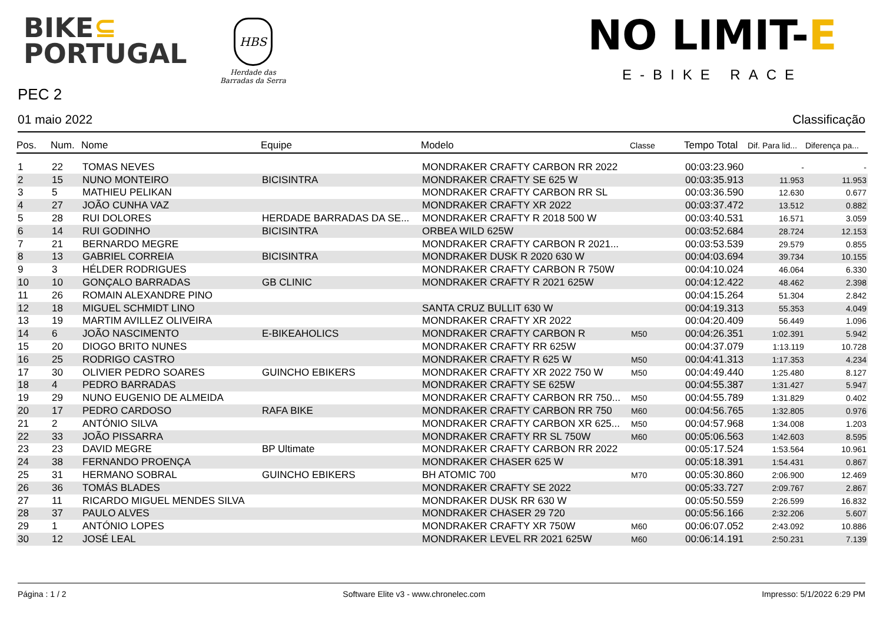BIKE⊆
PORTUGAL
HBS
Herdade das
Barradas da Serra
NO LIMIT-E
E-BIKE RACE
PEC 2
01 maio 2022 Classificação
| Pos. | Num. | Nome | Equipe | Modelo | Classe | Tempo Total | Dif. Para lid... | Diferença pa... |
| --- | --- | --- | --- | --- | --- | --- | --- | --- |
| 1 | 22 | TOMAS NEVES | | MONDRAKER CRAFTY CARBON RR 2022 | | 00:03:23.960 | - | - |
| 2 | 15 | NUNO MONTEIRO | BICISINTRA | MONDRAKER CRAFTY SE 625 W | | 00:03:35.913 | 11.953 | 11.953 |
| 3 | 5 | MATHIEU PELIKAN | | MONDRAKER CRAFTY CARBON RR SL | | 00:03:36.590 | 12.630 | 0.677 |
| 4 | 27 | JOÃO CUNHA VAZ | | MONDRAKER CRAFTY XR 2022 | | 00:03:37.472 | 13.512 | 0.882 |
| 5 | 28 | RUI DOLORES | HERDADE BARRADAS DA SE... | MONDRAKER CRAFTY R 2018 500 W | | 00:03:40.531 | 16.571 | 3.059 |
| 6 | 14 | RUI GODINHO | BICISINTRA | ORBEA WILD 625W | | 00:03:52.684 | 28.724 | 12.153 |
| 7 | 21 | BERNARDO MEGRE | | MONDRAKER CRAFTY CARBON R 2021... | | 00:03:53.539 | 29.579 | 0.855 |
| 8 | 13 | GABRIEL CORREIA | BICISINTRA | MONDRAKER DUSK R 2020 630 W | | 00:04:03.694 | 39.734 | 10.155 |
| 9 | 3 | HÉLDER RODRIGUES | | MONDRAKER CRAFTY CARBON R 750W | | 00:04:10.024 | 46.064 | 6.330 |
| 10 | 10 | GONÇALO BARRADAS | GB CLINIC | MONDRAKER CRAFTY R 2021 625W | | 00:04:12.422 | 48.462 | 2.398 |
| 11 | 26 | ROMAIN ALEXANDRE PINO | | | | 00:04:15.264 | 51.304 | 2.842 |
| 12 | 18 | MIGUEL SCHMIDT LINO | | SANTA CRUZ BULLIT 630 W | | 00:04:19.313 | 55.353 | 4.049 |
| 13 | 19 | MARTIM AVILLEZ OLIVEIRA | | MONDRAKER CRAFTY XR 2022 | | 00:04:20.409 | 56.449 | 1.096 |
| 14 | 6 | JOÃO NASCIMENTO | E-BIKEAHOLICS | MONDRAKER CRAFTY CARBON R | M50 | 00:04:26.351 | 1:02.391 | 5.942 |
| 15 | 20 | DIOGO BRITO NUNES | | MONDRAKER CRAFTY RR 625W | | 00:04:37.079 | 1:13.119 | 10.728 |
| 16 | 25 | RODRIGO CASTRO | | MONDRAKER CRAFTY R 625 W | M50 | 00:04:41.313 | 1:17.353 | 4.234 |
| 17 | 30 | OLIVIER PEDRO SOARES | GUINCHO EBIKERS | MONDRAKER CRAFTY XR 2022 750 W | M50 | 00:04:49.440 | 1:25.480 | 8.127 |
| 18 | 4 | PEDRO BARRADAS | | MONDRAKER CRAFTY SE 625W | | 00:04:55.387 | 1:31.427 | 5.947 |
| 19 | 29 | NUNO EUGENIO DE ALMEIDA | | MONDRAKER CRAFTY CARBON RR 750... | M50 | 00:04:55.789 | 1:31.829 | 0.402 |
| 20 | 17 | PEDRO CARDOSO | RAFA BIKE | MONDRAKER CRAFTY CARBON RR 750 | M60 | 00:04:56.765 | 1:32.805 | 0.976 |
| 21 | 2 | ANTÓNIO SILVA | | MONDRAKER CRAFTY CARBON XR 625... | M50 | 00:04:57.968 | 1:34.008 | 1.203 |
| 22 | 33 | JOÃO PISSARRA | | MONDRAKER CRAFTY RR SL 750W | M60 | 00:05:06.563 | 1:42.603 | 8.595 |
| 23 | 23 | DAVID MEGRE | BP Ultimate | MONDRAKER CRAFTY CARBON RR 2022 | | 00:05:17.524 | 1:53.564 | 10.961 |
| 24 | 38 | FERNANDO PROENÇA | | MONDRAKER CHASER 625 W | | 00:05:18.391 | 1:54.431 | 0.867 |
| 25 | 31 | HERMANO SOBRAL | GUINCHO EBIKERS | BH ATOMIC 700 | M70 | 00:05:30.860 | 2:06.900 | 12.469 |
| 26 | 36 | TOMÁS BLADES | | MONDRAKER CRAFTY SE 2022 | | 00:05:33.727 | 2:09.767 | 2.867 |
| 27 | 11 | RICARDO MIGUEL MENDES SILVA | | MONDRAKER DUSK RR 630 W | | 00:05:50.559 | 2:26.599 | 16.832 |
| 28 | 37 | PAULO ALVES | | MONDRAKER CHASER 29 720 | | 00:05:56.166 | 2:32.206 | 5.607 |
| 29 | 1 | ANTÓNIO LOPES | | MONDRAKER CRAFTY XR 750W | M60 | 00:06:07.052 | 2:43.092 | 10.886 |
| 30 | 12 | JOSÉ LEAL | | MONDRAKER LEVEL RR 2021 625W | M60 | 00:06:14.191 | 2:50.231 | 7.139 |
Página : 1 / 2 Software Elite v3 - www.chronelec.com Impresso: 5/1/2022 6:29 PM